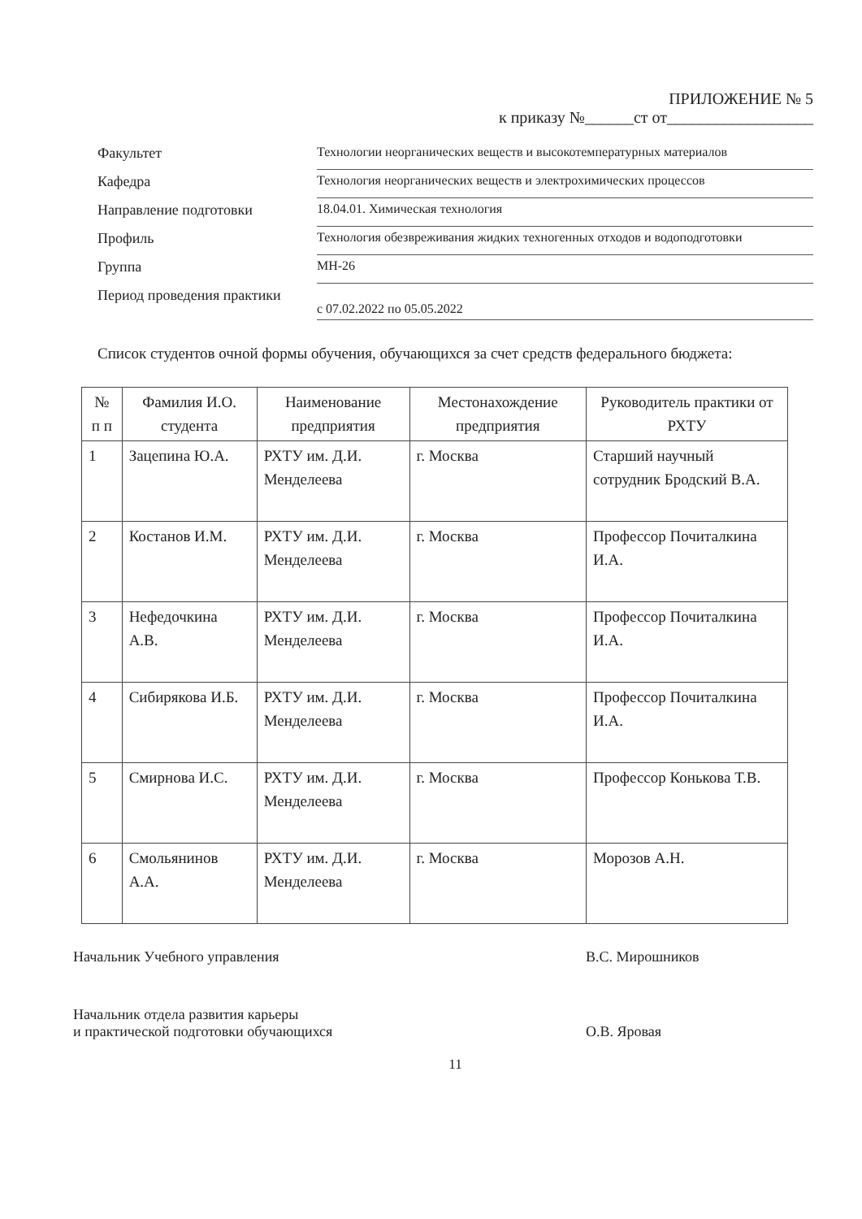ПРИЛОЖЕНИЕ № 5
к приказу №______ст от__________________
Факультет
Технологии неорганических веществ и высокотемпературных материалов
Кафедра
Технология неорганических веществ и электрохимических процессов
Направление подготовки
18.04.01. Химическая технология
Профиль
Технология обезвреживания жидких техногенных отходов и водоподготовки
Группа
МН-26
Период проведения практики
с 07.02.2022 по 05.05.2022
Список студентов очной формы обучения, обучающихся за счет средств федерального бюджета:
| № п п | Фамилия И.О. студента | Наименование предприятия | Местонахождение предприятия | Руководитель практики от РХТУ |
| --- | --- | --- | --- | --- |
| 1 | Зацепина Ю.А. | РХТУ им. Д.И. Менделеева | г. Москва | Старший научный сотрудник Бродский В.А. |
| 2 | Костанов И.М. | РХТУ им. Д.И. Менделеева | г. Москва | Профессор Почиталкина И.А. |
| 3 | Нефедочкина А.В. | РХТУ им. Д.И. Менделеева | г. Москва | Профессор Почиталкина И.А. |
| 4 | Сибирякова И.Б. | РХТУ им. Д.И. Менделеева | г. Москва | Профессор Почиталкина И.А. |
| 5 | Смирнова И.С. | РХТУ им. Д.И. Менделеева | г. Москва | Профессор Конькова Т.В. |
| 6 | Смольянинов А.А. | РХТУ им. Д.И. Менделеева | г. Москва | Морозов А.Н. |
Начальник Учебного управления
В.С. Мирошников
Начальник отдела развития карьеры
и практической подготовки обучающихся
О.В. Яровая
11